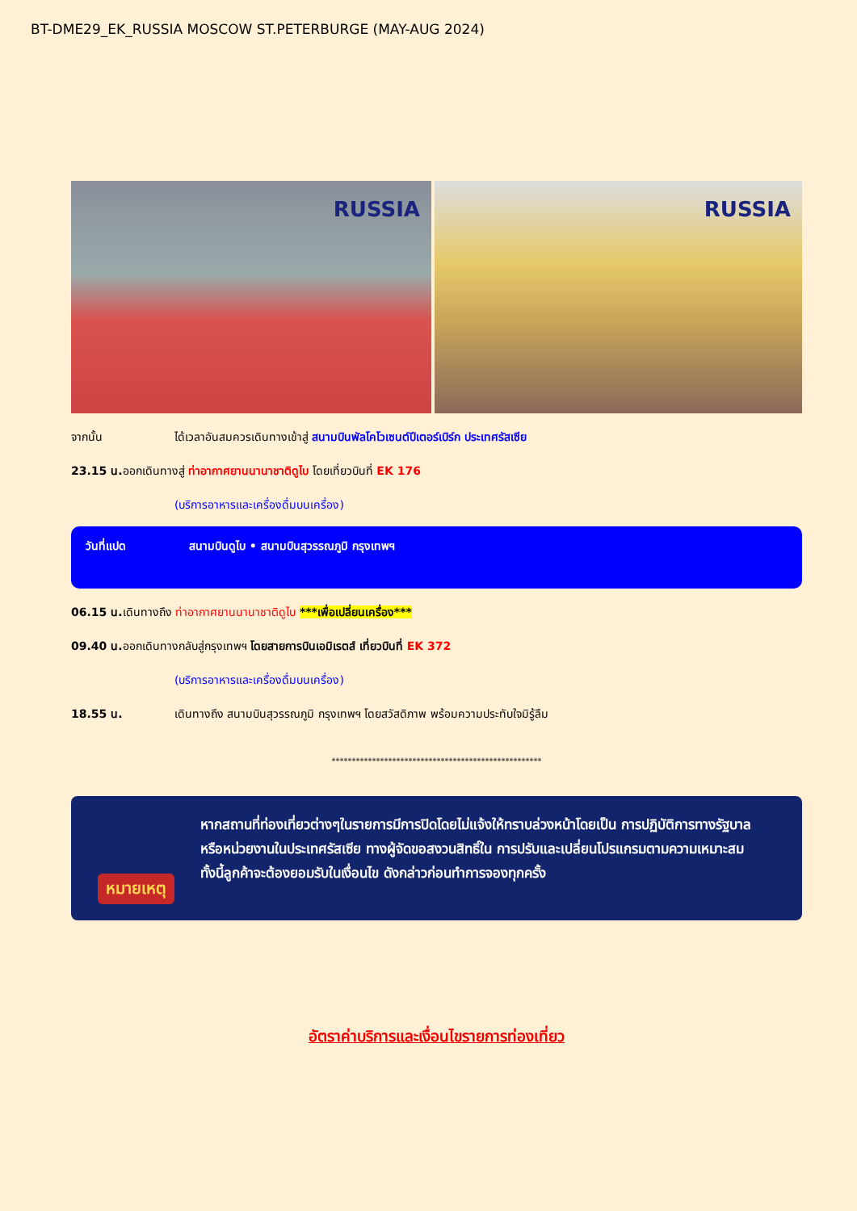BT-DME29_EK_RUSSIA MOSCOW ST.PETERBURGE (MAY-AUG 2024)
RUSSIA
RUSSIA
จากนั้น ได้เวลาอันสมควรเดินทางเข้าสู่ สนามบินพัลโคโวเซนต์ปีเตอร์เบิร์ก ประเทศรัสเซีย
23.15 น.
ออกเดินทางสู่ ท่าอากาศยานนานาชาติดูไบ โดยเที่ยวบินที่ EK 176
(บริการอาหารและเครื่องดื่มบนเครื่อง)
วันที่แปด สนามบินดูไบ • สนามบินสุวรรณภูมิ กรุงเทพฯ
06.15 น.
เดินทางถึง ท่าอากาศยานนานาชาติดูไบ ***เพื่อเปลี่ยนเครื่อง***
09.40 น.
ออกเดินทางกลับสู่กรุงเทพฯ โดยสายการบินเอมิเรตส์ เที่ยวบินที่ EK 372
(บริการอาหารและเครื่องดื่มบนเครื่อง)
18.55 น. เดินทางถึง สนามบินสุวรรณภูมิ กรุงเทพฯ โดยสวัสดิภาพ พร้อมความประทับใจมิรู้ลืม
****************************************************
หมายเหตุ
หากสถานที่ท่องเที่ยวต่างๆในรายการมีการปิดโดยไม่แจ้งให้ทราบล่วงหน้าโดยเป็น การปฏิบัติการทางรัฐบาลหรือหน่วยงานในประเทศรัสเซีย ทางผู้จัดขอสงวนสิทธิ์ใน การปรับและเปลี่ยนโปรแกรมตามความเหมาะสม ทั้งนี้ลูกค้าจะต้องยอมรับในเงื่อนไข ดังกล่าวก่อนทำการจองทุกครั้ง
อัตราค่าบริการและเงื่อนไขรายการท่องเที่ยว